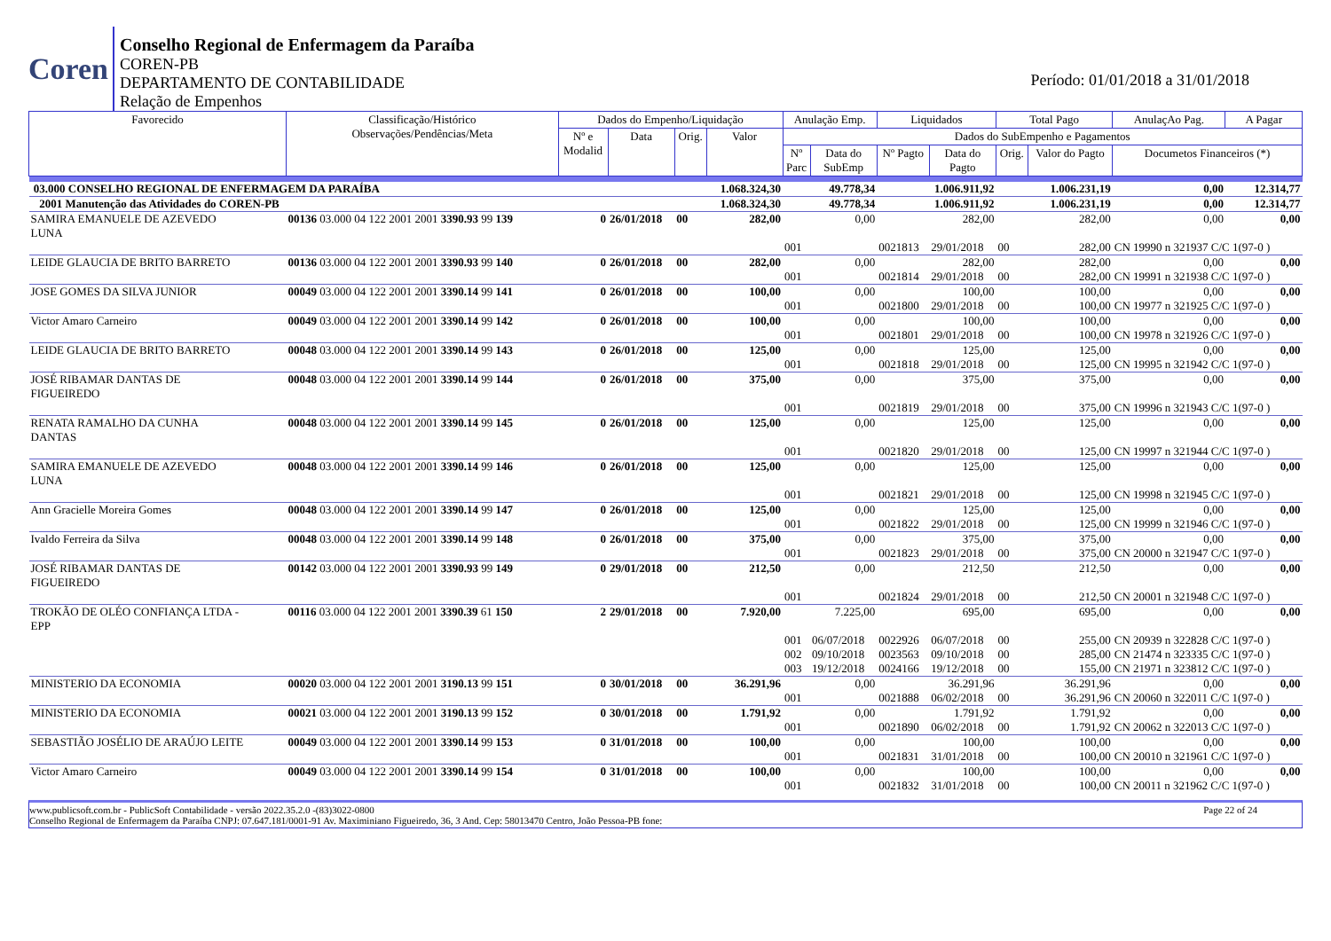Coren
Conselho Regional de Enfermagem da Paraíba
COREN-PB
DEPARTAMENTO DE CONTABILIDADE
Relação de Empenhos
Período: 01/01/2018 a 31/01/2018
| Favorecido | Classificação/Histórico Observações/Pendências/Meta | Dados do Empenho/Liquidação | | | | Anulação Emp. | | Liquidados | | Total Pago | | AnulaçAo Pag. | A Pagar |
| --- | --- | --- | --- | --- | --- | --- | --- | --- | --- | --- | --- | --- | --- |
| | | Nº e Modalid | Data | Orig. | Valor | Dados do SubEmpenho e Pagamentos | | | | | | | |
| | | | | | | Nº Parc | Data do SubEmp | Nº Pagto | Data do Pagto | Orig. | Valor do Pagto | Documetos Financeiros (*) | |
| 03.000 CONSELHO REGIONAL DE ENFERMAGEM DA PARAÍBA | | | | | 1.068.324,30 | 49.778,34 | | 1.006.911,92 | | 1.006.231,19 | | 0,00 | 12.314,77 |
| 2001 Manutenção das Atividades do COREN-PB | | | | | 1.068.324,30 | 49.778,34 | | 1.006.911,92 | | 1.006.231,19 | | 0,00 | 12.314,77 |
| SAMIRA EMANUELE DE AZEVEDO LUNA | 00136 03.000 04 122 2001 2001 3390.93 99 139 | 0 | 26/01/2018 | 00 | 282,00 | 0,00 | | 282,00 | | 282,00 | | 0,00 | 0,00 |
| | | | | | | 001 | | 0021813 | 29/01/2018 | 00 | 282,00 | CN 19990 n 321937 C/C 1(97-0 ) | |
| LEIDE GLAUCIA DE BRITO BARRETO | 00136 03.000 04 122 2001 2001 3390.93 99 140 | 0 | 26/01/2018 | 00 | 282,00 | 0,00 | | 282,00 | | 282,00 | | 0,00 | 0,00 |
| | | | | | | 001 | | 0021814 | 29/01/2018 | 00 | 282,00 | CN 19991 n 321938 C/C 1(97-0 ) | |
| JOSE GOMES DA SILVA JUNIOR | 00049 03.000 04 122 2001 2001 3390.14 99 141 | 0 | 26/01/2018 | 00 | 100,00 | 0,00 | | 100,00 | | 100,00 | | 0,00 | 0,00 |
| | | | | | | 001 | | 0021800 | 29/01/2018 | 00 | 100,00 | CN 19977 n 321925 C/C 1(97-0 ) | |
| Victor Amaro Carneiro | 00049 03.000 04 122 2001 2001 3390.14 99 142 | 0 | 26/01/2018 | 00 | 100,00 | 0,00 | | 100,00 | | 100,00 | | 0,00 | 0,00 |
| | | | | | | 001 | | 0021801 | 29/01/2018 | 00 | 100,00 | CN 19978 n 321926 C/C 1(97-0 ) | |
| LEIDE GLAUCIA DE BRITO BARRETO | 00048 03.000 04 122 2001 2001 3390.14 99 143 | 0 | 26/01/2018 | 00 | 125,00 | 0,00 | | 125,00 | | 125,00 | | 0,00 | 0,00 |
| | | | | | | 001 | | 0021818 | 29/01/2018 | 00 | 125,00 | CN 19995 n 321942 C/C 1(97-0 ) | |
| JOSÉ RIBAMAR DANTAS DE FIGUEIREDO | 00048 03.000 04 122 2001 2001 3390.14 99 144 | 0 | 26/01/2018 | 00 | 375,00 | 0,00 | | 375,00 | | 375,00 | | 0,00 | 0,00 |
| | | | | | | 001 | | 0021819 | 29/01/2018 | 00 | 375,00 | CN 19996 n 321943 C/C 1(97-0 ) | |
| RENATA RAMALHO DA CUNHA DANTAS | 00048 03.000 04 122 2001 2001 3390.14 99 145 | 0 | 26/01/2018 | 00 | 125,00 | 0,00 | | 125,00 | | 125,00 | | 0,00 | 0,00 |
| | | | | | | 001 | | 0021820 | 29/01/2018 | 00 | 125,00 | CN 19997 n 321944 C/C 1(97-0 ) | |
| SAMIRA EMANUELE DE AZEVEDO LUNA | 00048 03.000 04 122 2001 2001 3390.14 99 146 | 0 | 26/01/2018 | 00 | 125,00 | 0,00 | | 125,00 | | 125,00 | | 0,00 | 0,00 |
| | | | | | | 001 | | 0021821 | 29/01/2018 | 00 | 125,00 | CN 19998 n 321945 C/C 1(97-0 ) | |
| Ann Gracielle Moreira Gomes | 00048 03.000 04 122 2001 2001 3390.14 99 147 | 0 | 26/01/2018 | 00 | 125,00 | 0,00 | | 125,00 | | 125,00 | | 0,00 | 0,00 |
| | | | | | | 001 | | 0021822 | 29/01/2018 | 00 | 125,00 | CN 19999 n 321946 C/C 1(97-0 ) | |
| Ivaldo Ferreira da Silva | 00048 03.000 04 122 2001 2001 3390.14 99 148 | 0 | 26/01/2018 | 00 | 375,00 | 0,00 | | 375,00 | | 375,00 | | 0,00 | 0,00 |
| | | | | | | 001 | | 0021823 | 29/01/2018 | 00 | 375,00 | CN 20000 n 321947 C/C 1(97-0 ) | |
| JOSÉ RIBAMAR DANTAS DE FIGUEIREDO | 00142 03.000 04 122 2001 2001 3390.93 99 149 | 0 | 29/01/2018 | 00 | 212,50 | 0,00 | | 212,50 | | 212,50 | | 0,00 | 0,00 |
| | | | | | | 001 | | 0021824 | 29/01/2018 | 00 | 212,50 | CN 20001 n 321948 C/C 1(97-0 ) | |
| TROKÃO DE OLÉO CONFIANÇA LTDA - EPP | 00116 03.000 04 122 2001 2001 3390.39 61 150 | 2 | 29/01/2018 | 00 | 7.920,00 | 7.225,00 | | 695,00 | | 695,00 | | 0,00 | 0,00 |
| | | | | | | 001 | 06/07/2018 | 0022926 | 06/07/2018 | 00 | 255,00 | CN 20939 n 322828 C/C 1(97-0 ) | |
| | | | | | | 002 | 09/10/2018 | 0023563 | 09/10/2018 | 00 | 285,00 | CN 21474 n 323335 C/C 1(97-0 ) | |
| | | | | | | 003 | 19/12/2018 | 0024166 | 19/12/2018 | 00 | 155,00 | CN 21971 n 323812 C/C 1(97-0 ) | |
| MINISTERIO DA ECONOMIA | 00020 03.000 04 122 2001 2001 3190.13 99 151 | 0 | 30/01/2018 | 00 | 36.291,96 | 0,00 | | 36.291,96 | | 36.291,96 | | 0,00 | 0,00 |
| | | | | | | 001 | | 0021888 | 06/02/2018 | 00 | 36.291,96 | CN 20060 n 322011 C/C 1(97-0 ) | |
| MINISTERIO DA ECONOMIA | 00021 03.000 04 122 2001 2001 3190.13 99 152 | 0 | 30/01/2018 | 00 | 1.791,92 | 0,00 | | 1.791,92 | | 1.791,92 | | 0,00 | 0,00 |
| | | | | | | 001 | | 0021890 | 06/02/2018 | 00 | 1.791,92 | CN 20062 n 322013 C/C 1(97-0 ) | |
| SEBASTIÃO JOSÉLIO DE ARAÚJO LEITE | 00049 03.000 04 122 2001 2001 3390.14 99 153 | 0 | 31/01/2018 | 00 | 100,00 | 0,00 | | 100,00 | | 100,00 | | 0,00 | 0,00 |
| | | | | | | 001 | | 0021831 | 31/01/2018 | 00 | 100,00 | CN 20010 n 321961 C/C 1(97-0 ) | |
| Victor Amaro Carneiro | 00049 03.000 04 122 2001 2001 3390.14 99 154 | 0 | 31/01/2018 | 00 | 100,00 | 0,00 | | 100,00 | | 100,00 | | 0,00 | 0,00 |
| | | | | | | 001 | | 0021832 | 31/01/2018 | 00 | 100,00 | CN 20011 n 321962 C/C 1(97-0 ) | |
www.publicsoft.com.br - PublicSoft Contabilidade - versão 2022.35.2.0 -(83)3022-0800 Page 22 of 24
Conselho Regional de Enfermagem da Paraíba CNPJ: 07.647.181/0001-91 Av. Maximiniano Figueiredo, 36, 3 And. Cep: 58013470 Centro, João Pessoa-PB fone: